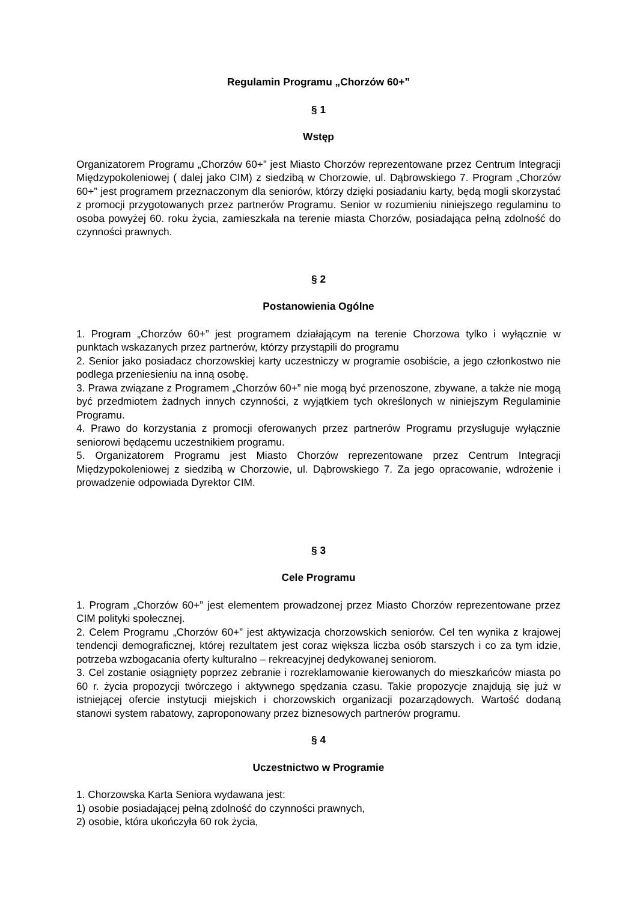Regulamin Programu „Chorzów 60+”
§ 1
Wstęp
Organizatorem Programu „Chorzów 60+” jest Miasto Chorzów reprezentowane przez Centrum Integracji Międzypokoleniowej ( dalej jako CIM) z siedzibą w Chorzowie, ul. Dąbrowskiego 7. Program „Chorzów 60+” jest programem przeznaczonym dla seniorów, którzy dzięki posiadaniu karty, będą mogli skorzystać z promocji przygotowanych przez partnerów Programu. Senior w rozumieniu niniejszego regulaminu to osoba powyżej 60. roku życia, zamieszkała na terenie miasta Chorzów, posiadająca pełną zdolność do czynności prawnych.
§ 2
Postanowienia Ogólne
1. Program „Chorzów 60+” jest programem działającym na terenie Chorzowa tylko i wyłącznie w punktach wskazanych przez partnerów, którzy przystąpili do programu
2. Senior jako posiadacz chorzowskiej karty uczestniczy w programie osobiście, a jego członkostwo nie podlega przeniesieniu na inną osobę.
3. Prawa związane z Programem „Chorzów 60+” nie mogą być przenoszone, zbywane, a także nie mogą być przedmiotem żadnych innych czynności, z wyjątkiem tych określonych w niniejszym Regulaminie Programu.
4. Prawo do korzystania z promocji oferowanych przez partnerów Programu przysługuje wyłącznie seniorowi będącemu uczestnikiem programu.
5. Organizatorem Programu jest Miasto Chorzów reprezentowane przez Centrum Integracji Międzypokoleniowej z siedzibą w Chorzowie, ul. Dąbrowskiego 7. Za jego opracowanie, wdrożenie i prowadzenie odpowiada Dyrektor CIM.
§ 3
Cele Programu
1. Program „Chorzów 60+” jest elementem prowadzonej przez Miasto Chorzów reprezentowane przez CIM polityki społecznej.
2. Celem Programu „Chorzów 60+” jest aktywizacja chorzowskich seniorów. Cel ten wynika z krajowej tendencji demograficznej, której rezultatem jest coraz większa liczba osób starszych i co za tym idzie, potrzeba wzbogacania oferty kulturalno – rekreacyjnej dedykowanej seniorom.
3. Cel zostanie osiągnięty poprzez zebranie i rozreklamowanie kierowanych do mieszkańców miasta po 60 r. życia propozycji twórczego i aktywnego spędzania czasu. Takie propozycje znajdują się już w istniejącej ofercie instytucji miejskich i chorzowskich organizacji pozarządowych. Wartość dodaną stanowi system rabatowy, zaproponowany przez biznesowych partnerów programu.
§ 4
Uczestnictwo w Programie
1. Chorzowska Karta Seniora wydawana jest:
1) osobie posiadającej pełną zdolność do czynności prawnych,
2) osobie, która ukończyła 60 rok życia,